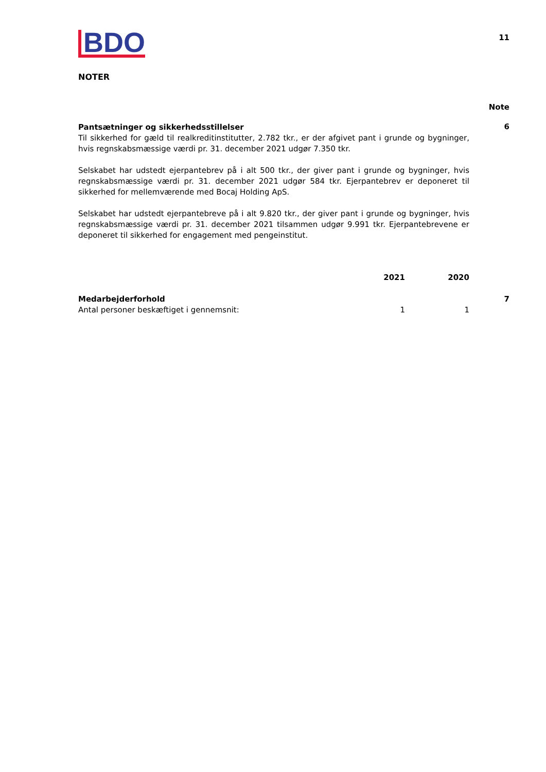BDO 11
NOTER
Note
Pantsætninger og sikkerhedsstillelser
Til sikkerhed for gæld til realkreditinstitutter, 2.782 tkr., er der afgivet pant i grunde og bygninger, hvis regnskabsmæssige værdi pr. 31. december 2021 udgør 7.350 tkr.
Selskabet har udstedt ejerpantebrev på i alt 500 tkr., der giver pant i grunde og bygninger, hvis regnskabsmæssige værdi pr. 31. december 2021 udgør 584 tkr. Ejerpantebrev er deponeret til sikkerhed for mellemværende med Bocaj Holding ApS.
Selskabet har udstedt ejerpantebreve på i alt 9.820 tkr., der giver pant i grunde og bygninger, hvis regnskabsmæssige værdi pr. 31. december 2021 tilsammen udgør 9.991 tkr. Ejerpantebrevene er deponeret til sikkerhed for engagement med pengeinstitut.
6
| | 2021 | 2020 | |
| --- | --- | --- | --- |
| Medarbejderforhold | | | 7 |
| Antal personer beskæftiget i gennemsnit: | 1 | 1 | |